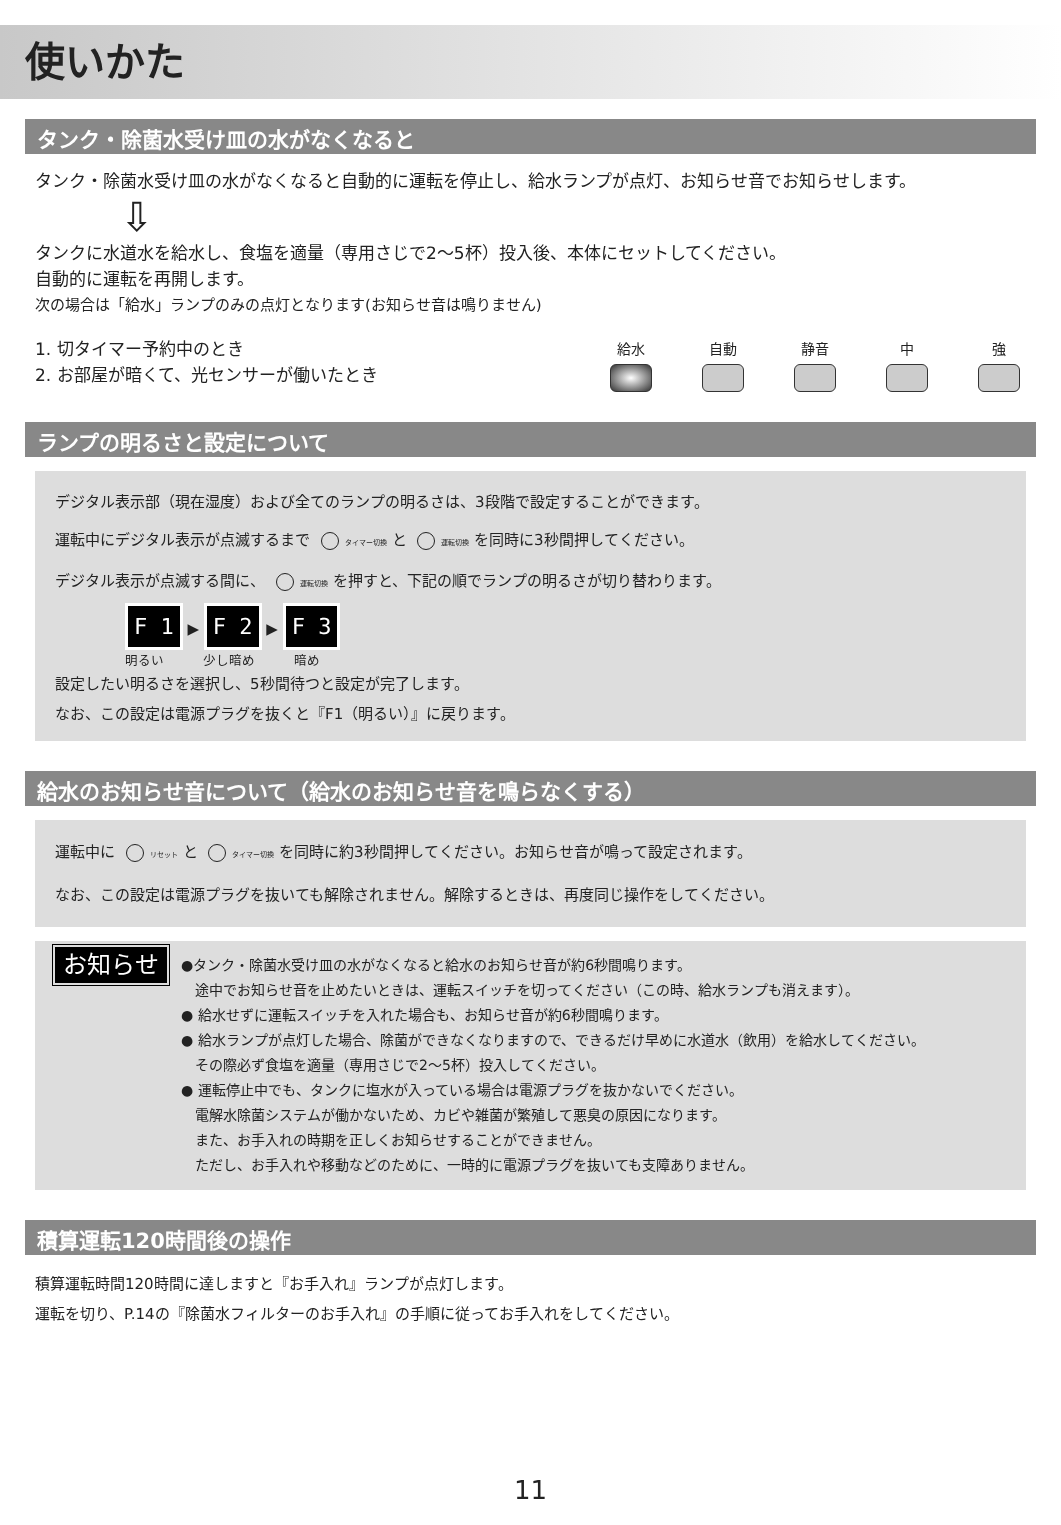使いかた
タンク・除菌水受け皿の水がなくなると
タンク・除菌水受け皿の水がなくなると自動的に運転を停止し、給水ランプが点灯、お知らせ音でお知らせします。
⇩
タンクに水道水を給水し、食塩を適量（専用さじで2〜5杯）投入後、本体にセットしてください。
自動的に運転を再開します。
次の場合は「給水」ランプのみの点灯となります(お知らせ音は鳴りません)
1. 切タイマー予約中のとき
2. お部屋が暗くて、光センサーが働いたとき
給水 自動 静音 中 強
ランプの明るさと設定について
デジタル表示部（現在湿度）および全てのランプの明るさは、3段階で設定することができます。
運転中にデジタル表示が点滅するまで タイマー切換 と 運転切換 を同時に3秒間押してください。
デジタル表示が点滅する間に、 運転切換 を押すと、下記の順でランプの明るさが切り替わります。
F 1 ▶ F 2 ▶ F 3
明るい　　　少し暗め　　　暗め
設定したい明るさを選択し、5秒間待つと設定が完了します。
なお、この設定は電源プラグを抜くと『F1（明るい）』に戻ります。
給水のお知らせ音について（給水のお知らせ音を鳴らなくする）
運転中に リセット と タイマー切換 を同時に約3秒間押してください。お知らせ音が鳴って設定されます。
なお、この設定は電源プラグを抜いても解除されません。解除するときは、再度同じ操作をしてください。
お知らせ
●タンク・除菌水受け皿の水がなくなると給水のお知らせ音が約6秒間鳴ります。
　途中でお知らせ音を止めたいときは、運転スイッチを切ってください（この時、給水ランプも消えます）。
● 給水せずに運転スイッチを入れた場合も、お知らせ音が約6秒間鳴ります。
● 給水ランプが点灯した場合、除菌ができなくなりますので、できるだけ早めに水道水（飲用）を給水してください。
　その際必ず食塩を適量（専用さじで2〜5杯）投入してください。
● 運転停止中でも、タンクに塩水が入っている場合は電源プラグを抜かないでください。
　電解水除菌システムが働かないため、カビや雑菌が繁殖して悪臭の原因になります。
　また、お手入れの時期を正しくお知らせすることができません。
　ただし、お手入れや移動などのために、一時的に電源プラグを抜いても支障ありません。
積算運転120時間後の操作
積算運転時間120時間に達しますと『お手入れ』ランプが点灯します。
運転を切り、P.14の『除菌水フィルターのお手入れ』の手順に従ってお手入れをしてください。
11